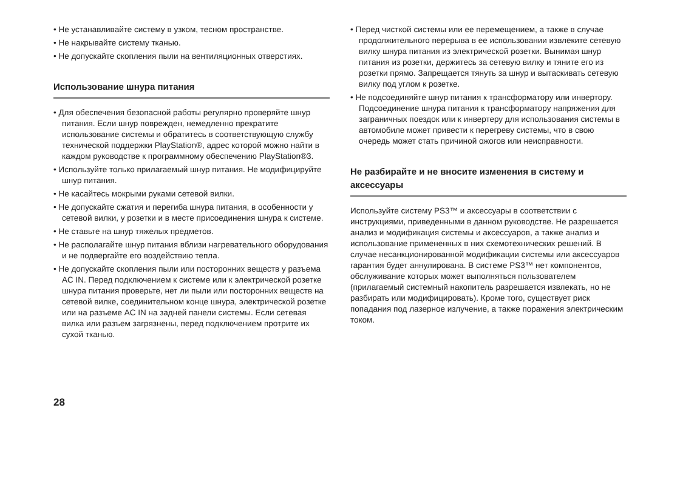• Не устанавливайте систему в узком, тесном пространстве.
• Не накрывайте систему тканью.
• Не допускайте скопления пыли на вентиляционных отверстиях.
Использование шнура питания
• Для обеспечения безопасной работы регулярно проверяйте шнур питания. Если шнур поврежден, немедленно прекратите использование системы и обратитесь в соответствующую службу технической поддержки PlayStation®, адрес которой можно найти в каждом руководстве к программному обеспечению PlayStation®3.
• Используйте только прилагаемый шнур питания. Не модифицируйте шнур питания.
• Не касайтесь мокрыми руками сетевой вилки.
• Не допускайте сжатия и перегиба шнура питания, в особенности у сетевой вилки, у розетки и в месте присоединения шнура к системе.
• Не ставьте на шнур тяжелых предметов.
• Не располагайте шнур питания вблизи нагревательного оборудования и не подвергайте его воздействию тепла.
• Не допускайте скопления пыли или посторонних веществ у разъема AC IN. Перед подключением к системе или к электрической розетке шнура питания проверьте, нет ли пыли или посторонних веществ на сетевой вилке, соединительном конце шнура, электрической розетке или на разъеме AC IN на задней панели системы. Если сетевая вилка или разъем загрязнены, перед подключением протрите их сухой тканью.
• Перед чисткой системы или ее перемещением, а также в случае продолжительного перерыва в ее использовании извлеките сетевую вилку шнура питания из электрической розетки. Вынимая шнур питания из розетки, держитесь за сетевую вилку и тяните его из розетки прямо. Запрещается тянуть за шнур и вытаскивать сетевую вилку под углом к розетке.
• Не подсоединяйте шнур питания к трансформатору или инвертору. Подсоединение шнура питания к трансформатору напряжения для заграничных поездок или к инвертеру для использования системы в автомобиле может привести к перегреву системы, что в свою очередь может стать причиной ожогов или неисправности.
Не разбирайте и не вносите изменения в систему и аксессуары
Используйте систему PS3™ и аксессуары в соответствии с инструкциями, приведенными в данном руководстве. Не разрешается анализ и модификация системы и аксессуаров, а также анализ и использование примененных в них схемотехнических решений. В случае несанкционированной модификации системы или аксессуаров гарантия будет аннулирована. В системе PS3™ нет компонентов, обслуживание которых может выполняться пользователем (прилагаемый системный накопитель разрешается извлекать, но не разбирать или модифицировать). Кроме того, существует риск попадания под лазерное излучение, а также поражения электрическим током.
28